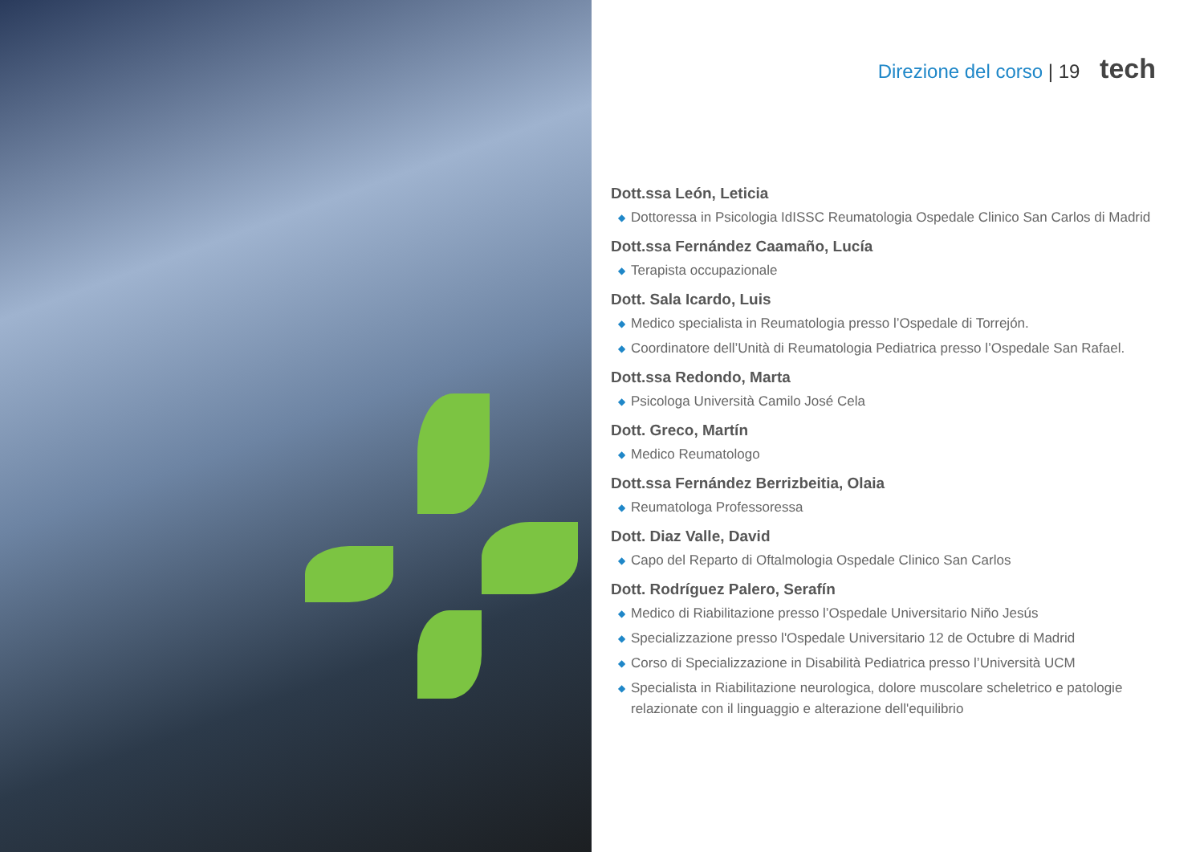Direzione del corso | 19 tech
Dott.ssa León, Leticia
◆ Dottoressa in Psicologia IdISSC Reumatologia Ospedale Clinico San Carlos di Madrid
Dott.ssa Fernández Caamaño, Lucía
◆ Terapista occupazionale
Dott. Sala Icardo, Luis
◆ Medico specialista in Reumatologia presso l’Ospedale di Torrejón.
◆ Coordinatore dell’Unità di Reumatologia Pediatrica presso l’Ospedale San Rafael.
Dott.ssa Redondo, Marta
◆ Psicologa Università Camilo José Cela
Dott. Greco, Martín
◆ Medico Reumatologo
Dott.ssa Fernández Berrizbeitia, Olaia
◆ Reumatologa Professoressa
Dott. Diaz Valle, David
◆ Capo del Reparto di Oftalmologia Ospedale Clinico San Carlos
Dott. Rodríguez Palero, Serafín
◆ Medico di Riabilitazione presso l’Ospedale Universitario Niño Jesús
◆ Specializzazione presso l'Ospedale Universitario 12 de Octubre di Madrid
◆ Corso di Specializzazione in Disabilità Pediatrica presso l’Università UCM
◆ Specialista in Riabilitazione neurologica, dolore muscolare scheletrico e patologie relazionate con il linguaggio e alterazione dell'equilibrio